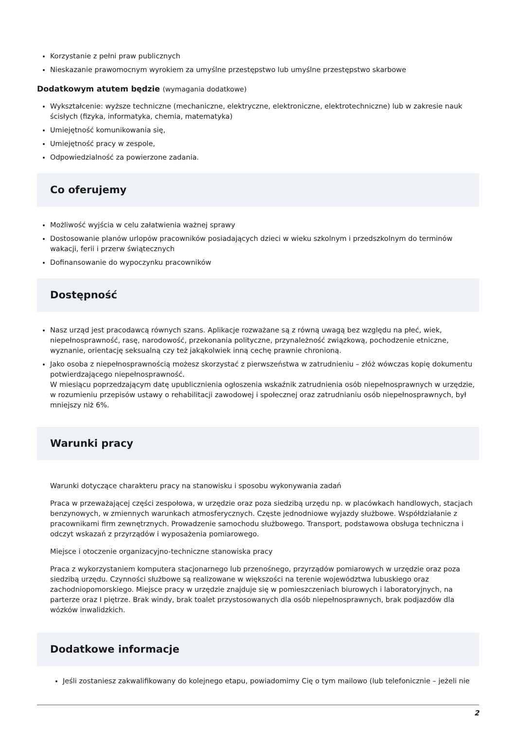Korzystanie z pełni praw publicznych
Nieskazanie prawomocnym wyrokiem za umyślne przestępstwo lub umyślne przestępstwo skarbowe
Dodatkowym atutem będzie (wymagania dodatkowe)
Wykształcenie: wyższe techniczne (mechaniczne, elektryczne, elektroniczne, elektrotechniczne) lub w zakresie nauk ścisłych (fizyka, informatyka, chemia, matematyka)
Umiejętność komunikowania się,
Umiejętność pracy w zespole,
Odpowiedzialność za powierzone zadania.
Co oferujemy
Możliwość wyjścia w celu załatwienia ważnej sprawy
Dostosowanie planów urlopów pracowników posiadających dzieci w wieku szkolnym i przedszkolnym do terminów wakacji, ferii i przerw świątecznych
Dofinansowanie do wypoczynku pracowników
Dostępność
Nasz urząd jest pracodawcą równych szans. Aplikacje rozważane są z równą uwagą bez względu na płeć, wiek, niepełnosprawność, rasę, narodowość, przekonania polityczne, przynależność związkową, pochodzenie etniczne, wyznanie, orientację seksualną czy też jakąkolwiek inną cechę prawnie chronioną.
Jako osoba z niepełnosprawnością możesz skorzystać z pierwszeństwa w zatrudnieniu – złóż wówczas kopię dokumentu potwierdzającego niepełnosprawność.
W miesiącu poprzedzającym datę upublicznienia ogłoszenia wskaźnik zatrudnienia osób niepełnosprawnych w urzędzie, w rozumieniu przepisów ustawy o rehabilitacji zawodowej i społecznej oraz zatrudnianiu osób niepełnosprawnych, był mniejszy niż 6%.
Warunki pracy
Warunki dotyczące charakteru pracy na stanowisku i sposobu wykonywania zadań
Praca w przeważającej części zespołowa, w urzędzie oraz poza siedzibą urzędu np. w placówkach handlowych, stacjach benzynowych, w zmiennych warunkach atmosferycznych. Częste jednodniowe wyjazdy służbowe. Współdziałanie z pracownikami firm zewnętrznych. Prowadzenie samochodu służbowego. Transport, podstawowa obsługa techniczna i odczyt wskazań z przyrządów i wyposażenia pomiarowego.
Miejsce i otoczenie organizacyjno-techniczne stanowiska pracy
Praca z wykorzystaniem komputera stacjonarnego lub przenośnego, przyrządów pomiarowych w urzędzie oraz poza siedzibą urzędu. Czynności służbowe są realizowane w większości na terenie województwa lubuskiego oraz zachodniopomorskiego. Miejsce pracy w urzędzie znajduje się w pomieszczeniach biurowych i laboratoryjnych, na parterze oraz I piętrze. Brak windy, brak toalet przystosowanych dla osób niepełnosprawnych, brak podjazdów dla wózków inwalidzkich.
Dodatkowe informacje
Jeśli zostaniesz zakwalifikowany do kolejnego etapu, powiadomimy Cię o tym mailowo (lub telefonicznie – jeżeli nie
2